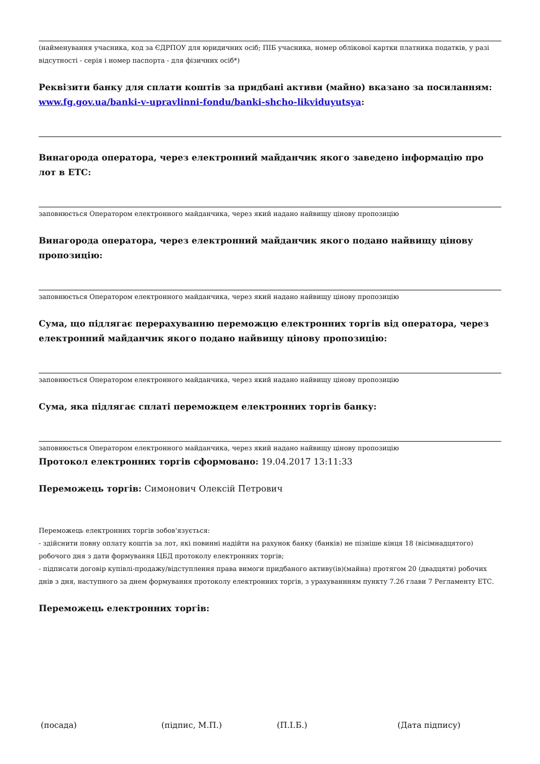(найменування учасника, код за ЄДРПОУ для юридичних осіб; ПІБ учасника, номер облікової картки платника податків, у разі відсутності - серія і номер паспорта - для фізичних осіб*)
Реквізити банку для сплати коштів за придбані активи (майно) вказано за посиланням: www.fg.gov.ua/banki-v-upravlinni-fondu/banki-shcho-likviduyutsya:
Винагорода оператора, через електронний майданчик якого заведено інформацію про лот в ЕТС:
заповнюється Оператором електронного майданчика, через який надано найвищу цінову пропозицію
Винагорода оператора, через електронний майданчик якого подано найвищу цінову пропозицію:
заповнюється Оператором електронного майданчика, через який надано найвищу цінову пропозицію
Сума, що підлягає перерахуванню переможцю електронних торгів від оператора, через електронний майданчик якого подано найвищу цінову пропозицію:
заповнюється Оператором електронного майданчика, через який надано найвищу цінову пропозицію
Сума, яка підлягає сплаті переможцем електронних торгів банку:
заповнюється Оператором електронного майданчика, через який надано найвищу цінову пропозицію
Протокол електронних торгів сформовано: 19.04.2017 13:11:33
Переможець торгів: Симонович Олексій Петрович
Переможець електронних торгів зобов'язується:
- здійснити повну оплату коштів за лот, які повинні надійти на рахунок банку (банків) не пізніше кінця 18 (вісімнадцятого) робочого дня з дати формування ЦБД протоколу електронних торгів;
- підписати договір купівлі-продажу/відступлення права вимоги придбаного активу(ів)(майна) протягом 20 (двадцяти) робочих днів з дня, наступного за днем формування протоколу електронних торгів, з урахуваннням пункту 7.26 глави 7 Регламенту ЕТС.
Переможець електронних торгів:
(посада) (підпис, М.П.) (П.І.Б.) (Дата підпису)